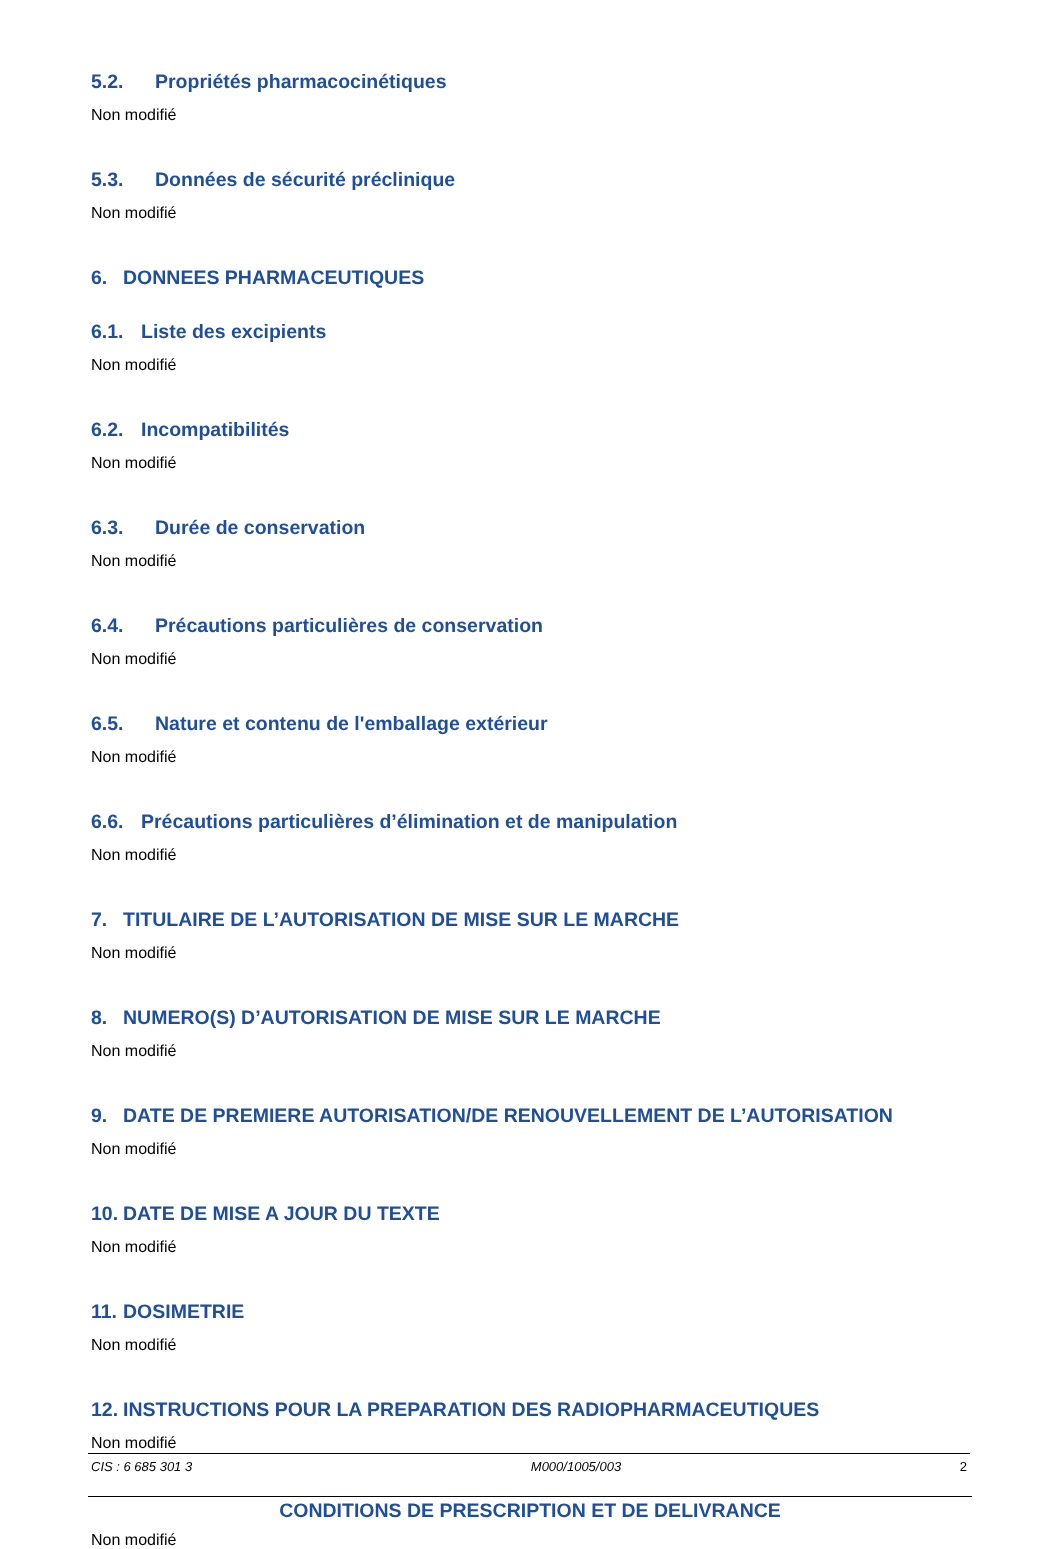5.2. Propriétés pharmacocinétiques
Non modifié
5.3. Données de sécurité préclinique
Non modifié
6. DONNEES PHARMACEUTIQUES
6.1. Liste des excipients
Non modifié
6.2. Incompatibilités
Non modifié
6.3. Durée de conservation
Non modifié
6.4. Précautions particulières de conservation
Non modifié
6.5. Nature et contenu de l'emballage extérieur
Non modifié
6.6. Précautions particulières d’élimination et de manipulation
Non modifié
7. TITULAIRE DE L’AUTORISATION DE MISE SUR LE MARCHE
Non modifié
8. NUMERO(S) D’AUTORISATION DE MISE SUR LE MARCHE
Non modifié
9. DATE DE PREMIERE AUTORISATION/DE RENOUVELLEMENT DE L’AUTORISATION
Non modifié
10. DATE DE MISE A JOUR DU TEXTE
Non modifié
11. DOSIMETRIE
Non modifié
12. INSTRUCTIONS POUR LA PREPARATION DES RADIOPHARMACEUTIQUES
Non modifié
CONDITIONS DE PRESCRIPTION ET DE DELIVRANCE
Non modifié
CIS : 6 685 301 3 M000/1005/003 2